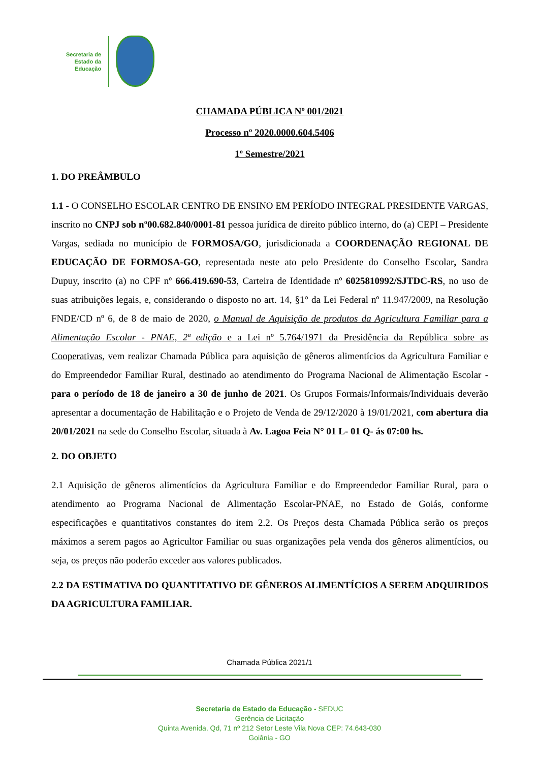Secretaria de
Estado da
Educação
CHAMADA PÚBLICA Nº 001/2021
Processo nº 2020.0000.604.5406
1º Semestre/2021
1. DO PREÂMBULO
1.1 - O CONSELHO ESCOLAR CENTRO DE ENSINO EM PERÍODO INTEGRAL PRESIDENTE VARGAS, inscrito no CNPJ sob nº00.682.840/0001-81 pessoa jurídica de direito público interno, do (a) CEPI – Presidente Vargas, sediada no município de FORMOSA/GO, jurisdicionada a COORDENAÇÃO REGIONAL DE EDUCAÇÃO DE FORMOSA-GO, representada neste ato pelo Presidente do Conselho Escolar, Sandra Dupuy, inscrito (a) no CPF nº 666.419.690-53, Carteira de Identidade nº 6025810992/SJTDC-RS, no uso de suas atribuições legais, e, considerando o disposto no art. 14, §1° da Lei Federal nº 11.947/2009, na Resolução FNDE/CD nº 6, de 8 de maio de 2020, o Manual de Aquisição de produtos da Agricultura Familiar para a Alimentação Escolar - PNAE, 2ª edição e a Lei nº 5.764/1971 da Presidência da República sobre as Cooperativas, vem realizar Chamada Pública para aquisição de gêneros alimentícios da Agricultura Familiar e do Empreendedor Familiar Rural, destinado ao atendimento do Programa Nacional de Alimentação Escolar - para o período de 18 de janeiro a 30 de junho de 2021. Os Grupos Formais/Informais/Individuais deverão apresentar a documentação de Habilitação e o Projeto de Venda de 29/12/2020 à 19/01/2021, com abertura dia 20/01/2021 na sede do Conselho Escolar, situada à Av. Lagoa Feia N° 01 L- 01 Q- ás 07:00 hs.
2. DO OBJETO
2.1 Aquisição de gêneros alimentícios da Agricultura Familiar e do Empreendedor Familiar Rural, para o atendimento ao Programa Nacional de Alimentação Escolar-PNAE, no Estado de Goiás, conforme especificações e quantitativos constantes do item 2.2. Os Preços desta Chamada Pública serão os preços máximos a serem pagos ao Agricultor Familiar ou suas organizações pela venda dos gêneros alimentícios, ou seja, os preços não poderão exceder aos valores publicados.
2.2 DA ESTIMATIVA DO QUANTITATIVO DE GÊNEROS ALIMENTÍCIOS A SEREM ADQUIRIDOS DA AGRICULTURA FAMILIAR.
Chamada Pública 2021/1
Secretaria de Estado da Educação - SEDUC
Gerência de Licitação
Quinta Avenida, Qd, 71 nº 212 Setor Leste Vila Nova CEP: 74.643-030
Goiânia - GO